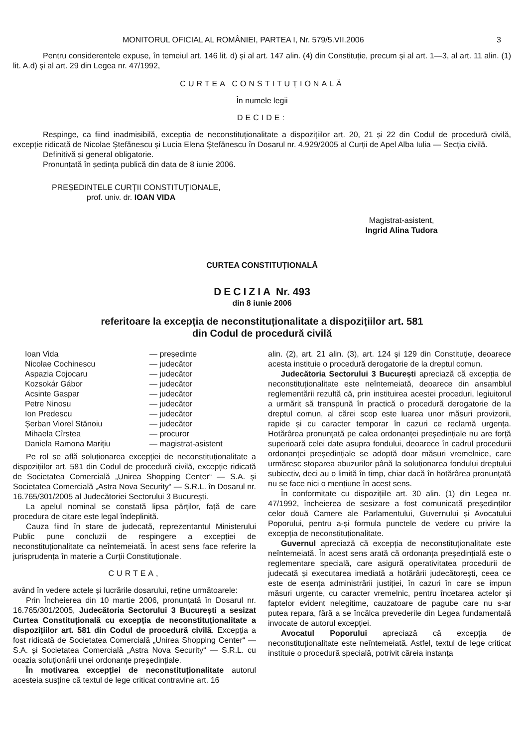MONITORUL OFICIAL AL ROMÂNIEI, PARTEA I, Nr. 579/5.VII.2006 3
Pentru considerentele expuse, în temeiul art. 146 lit. d) și al art. 147 alin. (4) din Constituție, precum și al art. 1—3, al art. 11 alin. (1) lit. A.d) și al art. 29 din Legea nr. 47/1992,
CURTEA CONSTITUȚIONALĂ
În numele legii
DECIDE:
Respinge, ca fiind inadmisibilă, excepția de neconstituționalitate a dispozițiilor art. 20, 21 și 22 din Codul de procedură civilă, excepție ridicată de Nicolae Ștefănescu și Lucia Elena Ștefănescu în Dosarul nr. 4.929/2005 al Curții de Apel Alba Iulia — Secția civilă.
Definitivă și general obligatorie.
Pronunțată în ședința publică din data de 8 iunie 2006.
PREȘEDINTELE CURȚII CONSTITUȚIONALE,
prof. univ. dr. IOAN VIDA
Magistrat-asistent,
Ingrid Alina Tudora
CURTEA CONSTITUȚIONALĂ
DECIZIA Nr. 493
din 8 iunie 2006
referitoare la excepția de neconstituționalitate a dispozițiilor art. 581
din Codul de procedură civilă
| Ioan Vida | — președinte |
| Nicolae Cochinescu | — judecător |
| Aspazia Cojocaru | — judecător |
| Kozsokár Gábor | — judecător |
| Acsinte Gaspar | — judecător |
| Petre Ninosu | — judecător |
| Ion Predescu | — judecător |
| Șerban Viorel Stănoiu | — judecător |
| Mihaela Cîrstea | — procuror |
| Daniela Ramona Marițiu | — magistrat-asistent |
Pe rol se află soluționarea excepției de neconstituționalitate a dispozițiilor art. 581 din Codul de procedură civilă, excepție ridicată de Societatea Comercială „Unirea Shopping Center“ — S.A. și Societatea Comercială „Astra Nova Security“ — S.R.L. în Dosarul nr. 16.765/301/2005 al Judecătoriei Sectorului 3 București.
La apelul nominal se constată lipsa părților, față de care procedura de citare este legal îndeplinită.
Cauza fiind în stare de judecată, reprezentantul Ministerului Public pune concluzii de respingere a excepției de neconstituționalitate ca neîntemeiată. În acest sens face referire la jurisprudența în materie a Curții Constituționale.
CURTEA,
având în vedere actele și lucrările dosarului, reține următoarele:
Prin Încheierea din 10 martie 2006, pronunțată în Dosarul nr. 16.765/301/2005, Judecătoria Sectorului 3 București a sesizat Curtea Constituțională cu excepția de neconstituționalitate a dispozițiilor art. 581 din Codul de procedură civilă. Excepția a fost ridicată de Societatea Comercială „Unirea Shopping Center“ — S.A. și Societatea Comercială „Astra Nova Security“ — S.R.L. cu ocazia soluționării unei ordonanțe președințiale.
În motivarea excepției de neconstituționalitate autorul acesteia susține că textul de lege criticat contravine art. 16
alin. (2), art. 21 alin. (3), art. 124 și 129 din Constituție, deoarece acesta instituie o procedură derogatorie de la dreptul comun.
Judecătoria Sectorului 3 București apreciază că excepția de neconstituționalitate este neîntemeiată, deoarece din ansamblul reglementării rezultă că, prin instituirea acestei proceduri, legiuitorul a urmărit să transpună în practică o procedură derogatorie de la dreptul comun, al cărei scop este luarea unor măsuri provizorii, rapide și cu caracter temporar în cazuri ce reclamă urgența. Hotărârea pronunțată pe calea ordonanței președințiale nu are forță superioară celei date asupra fondului, deoarece în cadrul procedurii ordonanței președințiale se adoptă doar măsuri vremelnice, care urmăresc stoparea abuzurilor până la soluționarea fondului dreptului subiectiv, deci au o limită în timp, chiar dacă în hotărârea pronunțată nu se face nici o mențiune în acest sens.
În conformitate cu dispozițiile art. 30 alin. (1) din Legea nr. 47/1992, încheierea de sesizare a fost comunicată președinților celor două Camere ale Parlamentului, Guvernului și Avocatului Poporului, pentru a-și formula punctele de vedere cu privire la excepția de neconstituționalitate.
Guvernul apreciază că excepția de neconstituționalitate este neîntemeiată. În acest sens arată că ordonanța președințială este o reglementare specială, care asigură operativitatea procedurii de judecată și executarea imediată a hotărârii judecătorești, ceea ce este de esența administrării justiției, în cazuri în care se impun măsuri urgente, cu caracter vremelnic, pentru încetarea actelor și faptelor evident nelegitime, cauzatoare de pagube care nu s-ar putea repara, fără a se încălca prevederile din Legea fundamentală invocate de autorul excepției.
Avocatul Poporului apreciază că excepția de neconstituționalitate este neîntemeiată. Astfel, textul de lege criticat instituie o procedură specială, potrivit căreia instanța